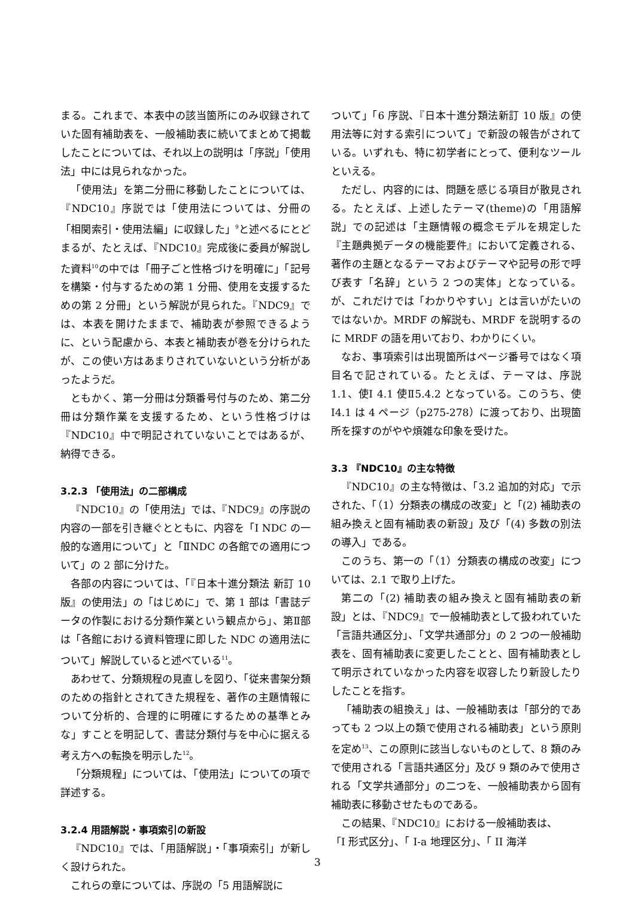まる。これまで、本表中の該当箇所にのみ収録されていた固有補助表を、一般補助表に続いてまとめて掲載したことについては、それ以上の説明は「序説」「使用法」中には見られなかった。
「使用法」を第二分冊に移動したことについては、『NDC10』序説では「使用法については、分冊の「相関索引・使用法編」に収録した」<sup>9</sup>と述べるにとどまるが、たとえば、『NDC10』完成後に委員が解説した資料<sup>10</sup>の中では「冊子ごと性格づけを明確に」「記号を構築・付与するための第 1 分冊、使用を支援するための第 2 分冊」という解説が見られた。『NDC9』では、本表を開けたままで、補助表が参照できるように、という配慮から、本表と補助表が巻を分けられたが、この使い方はあまりされていないという分析があったようだ。
ともかく、第一分冊は分類番号付与のため、第二分冊は分類作業を支援するため、という性格づけは『NDC10』中で明記されていないことではあるが、納得できる。
3.2.3 「使用法」の二部構成
『NDC10』の「使用法」では、『NDC9』の序説の内容の一部を引き継ぐとともに、内容を「Ⅰ NDC の一般的な適用について」と「ⅡNDC の各館での適用について」の 2 部に分けた。
各部の内容については、「『日本十進分類法 新訂 10 版』の使用法」の「はじめに」で、第 1 部は「書誌データの作製における分類作業という観点から」、第Ⅱ部は「各館における資料管理に即した NDC の適用法について」解説していると述べている<sup>11</sup>。
あわせて、分類規程の見直しを図り、「従来書架分類のための指針とされてきた規程を、著作の主題情報について分析的、合理的に明確にするための基準とみな」すことを明記して、書誌分類付与を中心に据える考え方への転換を明示した<sup>12</sup>。
「分類規程」については、「使用法」についての項で詳述する。
3.2.4 用語解説・事項索引の新設
『NDC10』では、「用語解説」・「事項索引」が新しく設けられた。
これらの章については、序説の「5 用語解説に
ついて」「6 序説、『日本十進分類法新訂 10 版』の使用法等に対する索引について」で新設の報告がされている。いずれも、特に初学者にとって、便利なツールといえる。
ただし、内容的には、問題を感じる項目が散見される。たとえば、上述したテーマ(theme)の「用語解説」での記述は「主題情報の概念モデルを規定した『主題典拠データの機能要件』において定義される、著作の主題となるテーマおよびテーマや記号の形で呼び表す「名辞」という 2 つの実体」となっている。が、これだけでは「わかりやすい」とは言いがたいのではないか。MRDF の解説も、MRDF を説明するのに MRDF の語を用いており、わかりにくい。
なお、事項索引は出現箇所はページ番号ではなく項目名で記されている。たとえば、テーマは、序説 1.1、使Ⅰ 4.1 使Ⅱ5.4.2 となっている。このうち、使Ⅰ4.1 は 4 ページ（p275-278）に渡っており、出現箇所を探すのがやや煩雑な印象を受けた。
3.3 『NDC10』の主な特徴
『NDC10』の主な特徴は、「3.2 追加的対応」で示された、「（1）分類表の構成の改変」と「(2) 補助表の組み換えと固有補助表の新設」及び「(4) 多数の別法の導入」である。
このうち、第一の「（1）分類表の構成の改変」については、2.1 で取り上げた。
第二の「(2) 補助表の組み換えと固有補助表の新設」とは、『NDC9』で一般補助表として扱われていた「言語共通区分」、「文学共通部分」の 2 つの一般補助表を、固有補助表に変更したことと、固有補助表として明示されていなかった内容を収容したり新設したりしたことを指す。
「補助表の組換え」は、一般補助表は「部分的であっても 2 つ以上の類で使用される補助表」という原則を定め<sup>13</sup>、この原則に該当しないものとして、8 類のみで使用される「言語共通区分」及び 9 類のみで使用される「文学共通部分」の二つを、一般補助表から固有補助表に移動させたものである。
この結果、『NDC10』における一般補助表は、
「I 形式区分」、「 I-a 地理区分」、「 II 海洋
3